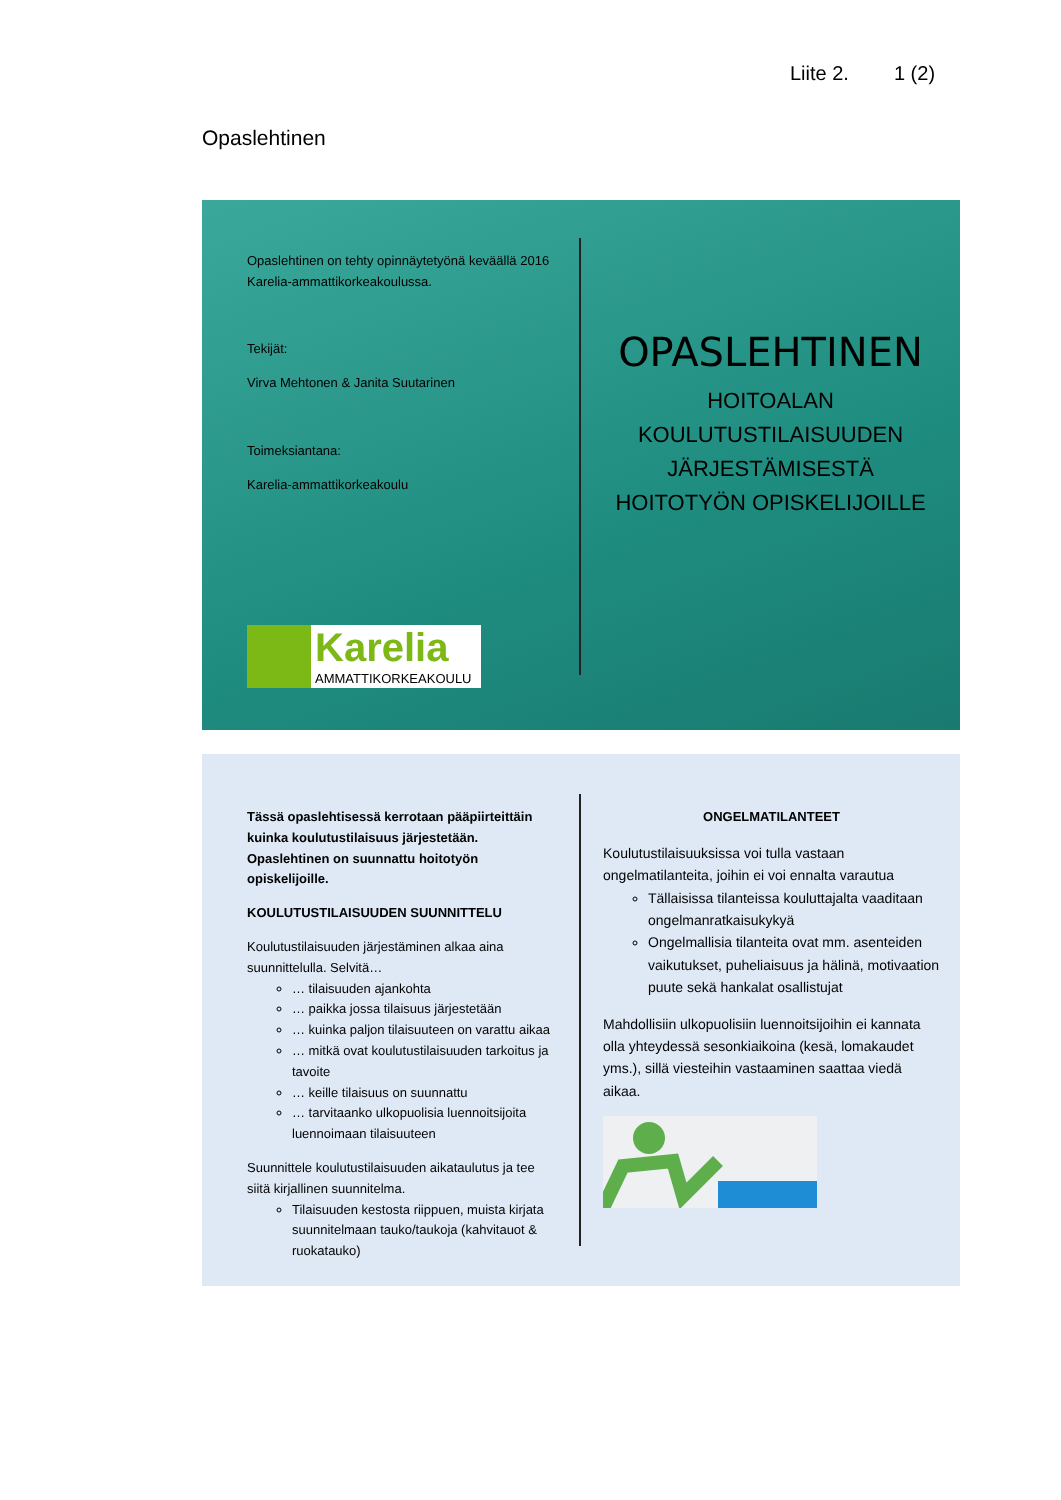Liite 2. 1 (2)
Opaslehtinen
Opaslehtinen on tehty opinnäytetyönä keväällä 2016 Karelia-ammattikorkeakoulussa.
Tekijät:
Virva Mehtonen & Janita Suutarinen
Toimeksiantana:
Karelia-ammattikorkeakoulu
Karelia
AMMATTIKORKEAKOULU
OPASLEHTINEN
HOITOALAN
KOULUTUSTILAISUUDEN
JÄRJESTÄMISESTÄ
HOITOTYÖN OPISKELIJOILLE
Tässä opaslehtisessä kerrotaan pääpiirteittäin kuinka koulutustilaisuus järjestetään. Opaslehtinen on suunnattu hoitotyön opiskelijoille.
KOULUTUSTILAISUUDEN SUUNNITTELU
Koulutustilaisuuden järjestäminen alkaa aina suunnittelulla. Selvitä…
… tilaisuuden ajankohta
… paikka jossa tilaisuus järjestetään
… kuinka paljon tilaisuuteen on varattu aikaa
… mitkä ovat koulutustilaisuuden tarkoitus ja tavoite
… keille tilaisuus on suunnattu
… tarvitaanko ulkopuolisia luennoitsijoita luennoimaan tilaisuuteen
Suunnittele koulutustilaisuuden aikataulutus ja tee siitä kirjallinen suunnitelma.
Tilaisuuden kestosta riippuen, muista kirjata suunnitelmaan tauko/taukoja (kahvitauot & ruokatauko)
ONGELMATILANTEET
Koulutustilaisuuksissa voi tulla vastaan ongelmatilanteita, joihin ei voi ennalta varautua
Tällaisissa tilanteissa kouluttajalta vaaditaan ongelmanratkaisukykyä
Ongelmallisia tilanteita ovat mm. asenteiden vaikutukset, puheliaisuus ja hälinä, motivaation puute sekä hankalat osallistujat
Mahdollisiin ulkopuolisiin luennoitsijoihin ei kannata olla yhteydessä sesonkiaikoina (kesä, lomakaudet yms.), sillä viesteihin vastaaminen saattaa viedä aikaa.